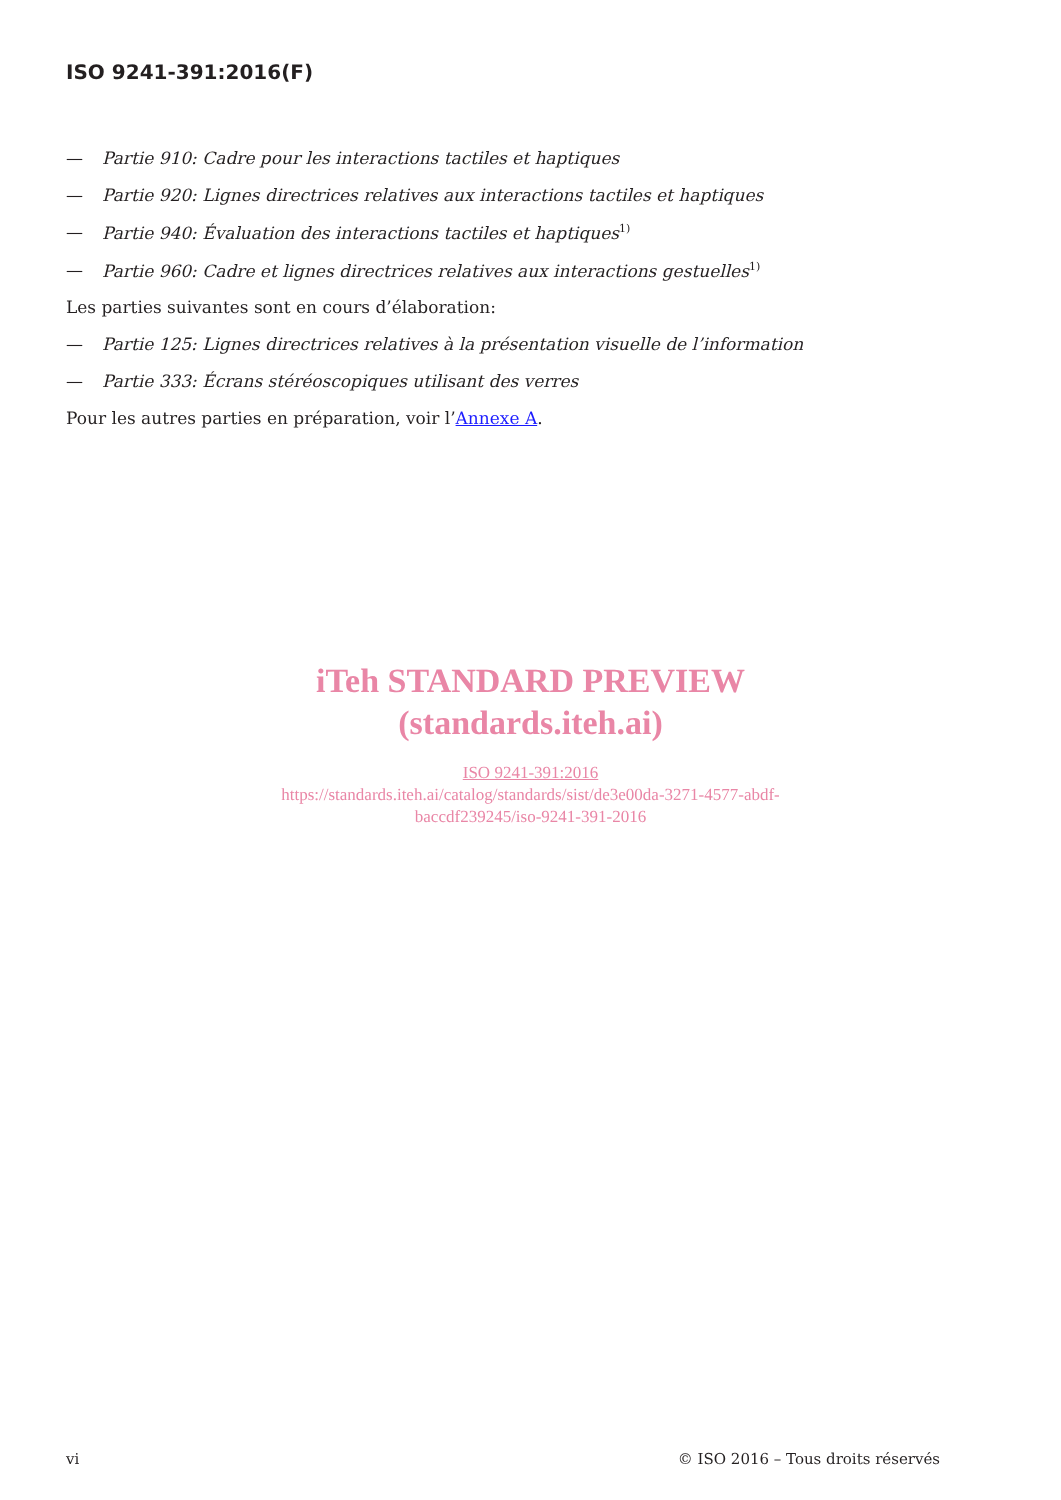ISO 9241-391:2016(F)
— Partie 910: Cadre pour les interactions tactiles et haptiques
— Partie 920: Lignes directrices relatives aux interactions tactiles et haptiques
— Partie 940: Évaluation des interactions tactiles et haptiques<sup>1)</sup>
— Partie 960: Cadre et lignes directrices relatives aux interactions gestuelles<sup>1)</sup>
Les parties suivantes sont en cours d’élaboration:
— Partie 125: Lignes directrices relatives à la présentation visuelle de l’information
— Partie 333: Écrans stéréoscopiques utilisant des verres
Pour les autres parties en préparation, voir l’Annexe A.
iTeh STANDARD PREVIEW
(standards.iteh.ai)
ISO 9241-391:2016
https://standards.iteh.ai/catalog/standards/sist/de3e00da-3271-4577-abdf-
baccdf239245/iso-9241-391-2016
vi © ISO 2016 – Tous droits réservés